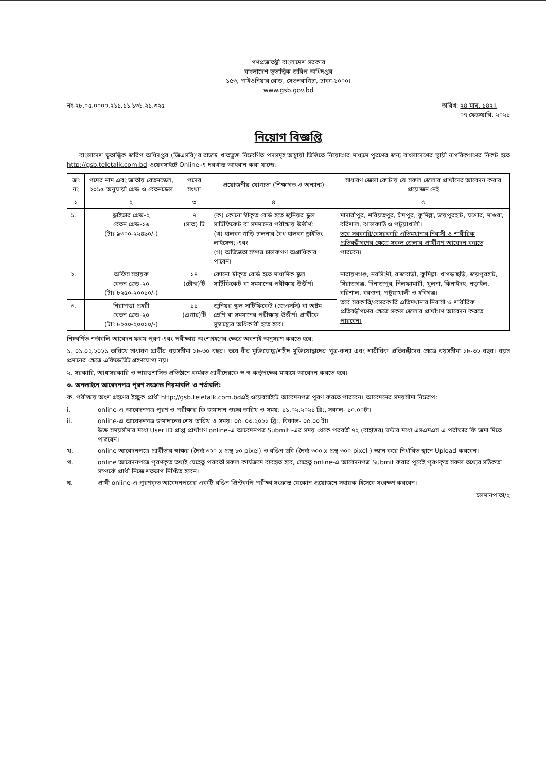গণপ্রজাতন্ত্রী বাংলাদেশ সরকার
বাংলাদেশ ভূতাত্ত্বিক জরিপ অধিদপ্তর
১৫৩, পাইওনিয়ার রোড, সেগুনবাগিচা, ঢাকা-১০০০।
www.gsb.gov.bd
নং-২৮.০৫.০০০০.২১১.১১.১৩১.২১.৩২৫ তারিখ: ২৪ মাঘ, ১৪২৭
   ০৭ ফেব্রুয়ারি, ২০২১
নিয়োগ বিজ্ঞপ্তি
  বাংলাদেশ ভূতাত্ত্বিক জরিপ অধিদপ্তর (জিএসবি)'র রাজস্ব খাতভুক্ত নিম্নবর্ণিত পদসমূহ অস্থায়ী ভিত্তিতে নিয়োগের মাধ্যমে পূরণের জন্য বাংলাদেশের স্থায়ী নাগরিকগণের নিকট হতে http://gsb.teletalk.com.bd ওয়েবসাইটে Online-এ দরখাস্ত আহবান করা যাচ্ছে:
| ক্রঃ নং | পদের নাম এবং জাতীয় বেতনস্কেল, ২০১৫ অনুযায়ী গ্রেড ও বেতনস্কেল | পদের সংখ্যা | প্রয়োজনীয় যোগ্যতা (শিক্ষাগত ও অন্যান্য) | সাধারণ জেলা কোটায় যে সকল জেলার প্রার্থীদের আবেদন করার প্রয়োজন নেই |
| --- | --- | --- | --- | --- |
| ১ | ২ | ৩ | ৪ | ৫ |
| ১. | ড্রাইভার গ্রেড-২ বেতন গ্রেড-১৬ (টাঃ ৯৩০০-২২৪৯০/-) | ৭ (সাত) টি | (ক) কোনো স্বীকৃত বোর্ড হতে জুনিয়র স্কুল সার্টিফিকেট বা সমমানের পরীক্ষায় উত্তীর্ণ; (খ) হালকা গাড়ি চালনার বৈধ হালকা ড্রাইভিং লাইসেন্স; এবং (গ) অভিজ্ঞতা সম্পন্ন চালকগণ অগ্রাধিকার পাবেন। | মাদারীপুর, শরিয়তপুর, চাঁদপুর, কুমিল্লা, জয়পুরহাট, যশোর, মাগুরা, বরিশাল, ঝালকাঠি ও পটুয়াখালী। তবে সরকারি/বেসরকারি এতিমখানার নিবাসী ও শারীরিক প্রতিবন্ধীগণের ক্ষেত্রে সকল জেলার প্রার্থীগণ আবেদন করতে পারবেন। |
| ২. | অফিস সহায়ক বেতন গ্রেড-২০ (টাঃ ৮২৫০-২০০১০/-) | ১৪ (চৌদ্দ)টি | কোনো স্বীকৃত বোর্ড হতে মাধ্যমিক স্কুল সার্টিফিকেট বা সমমানের পরীক্ষায় উত্তীর্ণ। | নারায়ণগঞ্জ, নরসিংদী, রাজবাড়ী, কুমিল্লা, খাগড়াছড়ি, জয়পুরহাট, সিরাজগঞ্জ, দিনাজপুর, নিলফামারী, খুলনা, ঝিনাইদহ, নড়াইল, বরিশাল, বরগুনা, পটুয়াখালী ও হবিগঞ্জ। তবে সরকারি/বেসরকারি এতিমখানার নিবাসী ও শারীরিক প্রতিবন্ধীগণের ক্ষেত্রে সকল জেলার প্রার্থীগণ আবেদন করতে পারবেন। |
| ৩. | নিরাপত্তা প্রহরী বেতন গ্রেড-২০ (টাঃ ৮২৫০-২০০১০/-) | ১১ (এগার)টি | জুনিয়র স্কুল সার্টিফিকেট (জেএসসি) বা অষ্টম শ্রেণি বা সমমানের পরীক্ষায় উত্তীর্ণ। প্রার্থীকে সুস্বাস্থ্যের অধিকারী হতে হবে। | |
নিম্নবর্ণিত শর্তাবলি আবেদন ফরম পূরণ এবং পরীক্ষায় অংশগ্রহণের ক্ষেত্রে অবশ্যই অনুসরণ করতে হবে:
১. ০১.০২.২০২১ তারিখে সাধারণ প্রার্থীর বয়সসীমা ১৮-৩০ বছর। তবে বীর মুক্তিযোদ্ধা/শহীদ মুক্তিযোদ্ধাদের পুত্র-কন্যা এবং শারীরিক প্রতিবন্ধীদের ক্ষেত্রে বয়সসীমা ১৮-৩২ বছর। বয়স প্রমানের ক্ষেত্রে এফিডেভিট গ্রহণযোগ্য নয়।
২. সরকারি, আধাসরকারি ও স্বায়ত্তশাসিত প্রতিষ্ঠানে কর্মরত প্রার্থীদেরকে স্ব-স্ব কর্তৃপক্ষের মাধ্যমে আবেদন করতে হবে।
৩. অনলাইনে আবেদনপত্র পূরণ সংক্রান্ত নিয়মাবলি ও শর্তাবলি:
ক. পরীক্ষায় অংশ গ্রহণের ইচ্ছুক প্রার্থী http://gsb.teletalk.com.bdএই ওয়েবসাইটে আবেদনপত্র পূরণ করতে পারবেন। আবেদনের সময়সীমা নিম্নরূপ:
i. online-এ আবেদনপত্র পূরণ ও পরীক্ষার ফি জমাদান শুরুর তারিখ ও সময়: ১১.০২.২০২১ খ্রি:, সকাল- ১০.০০টা।
ii. online-এ আবেদনপত্র জমাদানের শেষ তারিখ ও সময়: ০৫ .০৩.২০২১ খ্রি:, বিকাল- ০৫.০০ টা।
উক্ত সময়সীমার মধ্যে User ID প্রাপ্ত প্রার্থীগণ online-এ আবেদনপত্র Submit -এর সময় থেকে পরবর্তী ৭২ (বাহাত্তর) ঘন্টার মধ্যে এসএমএস এ পরীক্ষার ফি জমা দিতে পারবেন।
খ. online আবেদনপত্রে প্রার্থীতার স্বাক্ষর (দৈর্ঘ্য ৩০০ x প্রস্থ ৮০ pixel) ও রঙিন ছবি (দৈর্ঘ্য ৩০০ x প্রস্থ ৩০০ pixel ) স্ক্যান করে নির্ধারিত স্থানে Upload করবেন।
গ. online আবেদনপত্রে পূরণকৃত তথ্যই যেহেতু পরবর্তী সকল কার্যক্রমে ব্যবহৃত হবে, সেহেতু online-এ আবেদনপত্র Submit করার পূর্বেই পূরণকৃত সকল তথ্যের সঠিকতা সম্পর্কে প্রার্থী নিজে শতভাগ নিশ্চিত হবেন।
ঘ. প্রার্থী online-এ পূরণকৃত আবেদনপত্রের একটি রঙিন প্রিন্টকপি পরীক্ষা সংক্রান্ত যেকোন প্রয়োজনে সহায়ক হিসেবে সংরক্ষণ করবেন।
চলমানপাতা/২